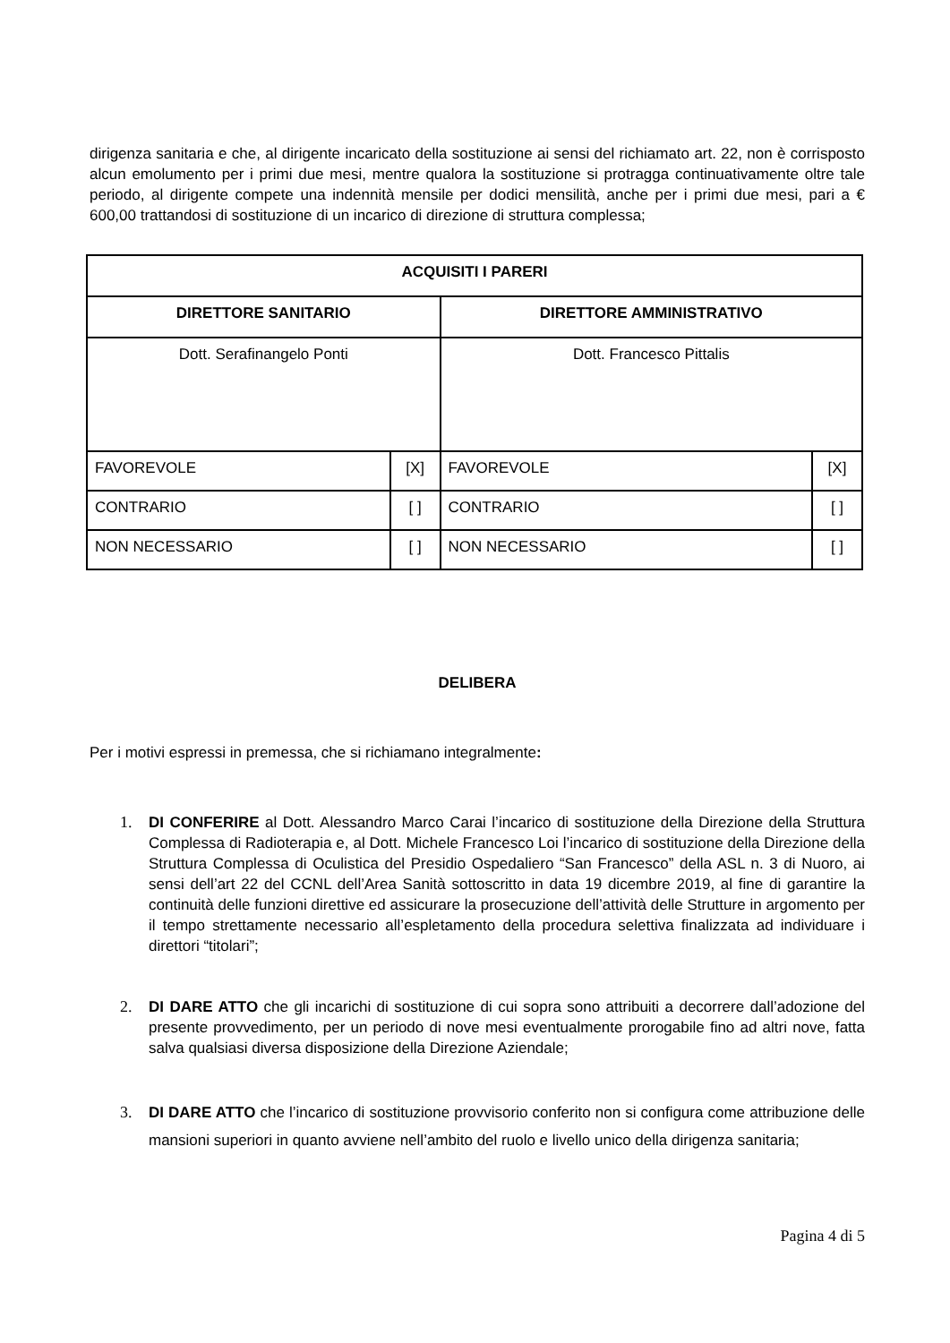dirigenza sanitaria e che, al dirigente incaricato della sostituzione ai sensi del richiamato art. 22, non è corrisposto alcun emolumento per i primi due mesi, mentre qualora la sostituzione si protragga continuativamente oltre tale periodo, al dirigente compete una indennità mensile per dodici mensilità, anche per i primi due mesi, pari a € 600,00 trattandosi di sostituzione di un incarico di direzione di struttura complessa;
| ACQUISITI I PARERI | | | |
| --- | --- | --- | --- |
| DIRETTORE SANITARIO | | DIRETTORE AMMINISTRATIVO | |
| Dott. Serafinangelo Ponti | | Dott. Francesco Pittalis | |
| FAVOREVOLE | [X] | FAVOREVOLE | [X] |
| CONTRARIO | [ ] | CONTRARIO | [ ] |
| NON NECESSARIO | [ ] | NON NECESSARIO | [ ] |
DELIBERA
Per i motivi espressi in premessa, che si richiamano integralmente:
1. DI CONFERIRE al Dott. Alessandro Marco Carai l’incarico di sostituzione della Direzione della Struttura Complessa di Radioterapia e, al Dott. Michele Francesco Loi l’incarico di sostituzione della Direzione della Struttura Complessa di Oculistica del Presidio Ospedaliero “San Francesco” della ASL n. 3 di Nuoro, ai sensi dell’art 22 del CCNL dell’Area Sanità sottoscritto in data 19 dicembre 2019, al fine di garantire la continuità delle funzioni direttive ed assicurare la prosecuzione dell’attività delle Strutture in argomento per il tempo strettamente necessario all’espletamento della procedura selettiva finalizzata ad individuare i direttori “titolari”;
2. DI DARE ATTO che gli incarichi di sostituzione di cui sopra sono attribuiti a decorrere dall’adozione del presente provvedimento, per un periodo di nove mesi eventualmente prorogabile fino ad altri nove, fatta salva qualsiasi diversa disposizione della Direzione Aziendale;
3. DI DARE ATTO che l’incarico di sostituzione provvisorio conferito non si configura come attribuzione delle mansioni superiori in quanto avviene nell’ambito del ruolo e livello unico della dirigenza sanitaria;
Pagina 4 di 5